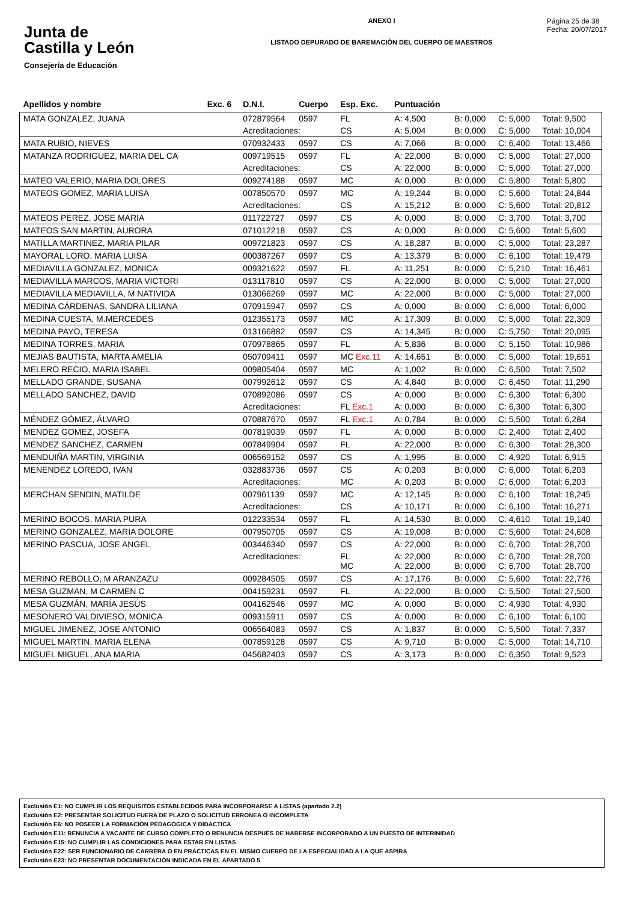Junta de
Castilla y León
Consejería de Educación
ANEXO I
LISTADO DEPURADO DE BAREMACIÓN DEL CUERPO DE MAESTROS
Página 25 de 38
Fecha: 20/07/2017
| Apellidos y nombre | Exc. 6 | D.N.I. | Cuerpo | Esp. Exc. | Puntuación | | | |
| --- | --- | --- | --- | --- | --- | --- | --- | --- |
| MATA GONZALEZ, JUANA | | 072879564 | 0597 | FL | A: 4,500 | B: 0,000 | C: 5,000 | Total: 9,500 |
| | | Acreditaciones: | | CS | A: 5,004 | B: 0,000 | C: 5,000 | Total: 10,004 |
| MATA RUBIO, NIEVES | | 070932433 | 0597 | CS | A: 7,066 | B: 0,000 | C: 6,400 | Total: 13,466 |
| MATANZA RODRIGUEZ, MARIA DEL CA | | 009719515 | 0597 | FL | A: 22,000 | B: 0,000 | C: 5,000 | Total: 27,000 |
| | | Acreditaciones: | | CS | A: 22,000 | B: 0,000 | C: 5,000 | Total: 27,000 |
| MATEO VALERIO, MARIA DOLORES | | 009274188 | 0597 | MC | A: 0,000 | B: 0,000 | C: 5,800 | Total: 5,800 |
| MATEOS GOMEZ, MARIA LUISA | | 007850570 | 0597 | MC | A: 19,244 | B: 0,000 | C: 5,600 | Total: 24,844 |
| | | Acreditaciones: | | CS | A: 15,212 | B: 0,000 | C: 5,600 | Total: 20,812 |
| MATEOS PEREZ, JOSE MARIA | | 011722727 | 0597 | CS | A: 0,000 | B: 0,000 | C: 3,700 | Total: 3,700 |
| MATEOS SAN MARTIN, AURORA | | 071012218 | 0597 | CS | A: 0,000 | B: 0,000 | C: 5,600 | Total: 5,600 |
| MATILLA MARTINEZ, MARIA PILAR | | 009721823 | 0597 | CS | A: 18,287 | B: 0,000 | C: 5,000 | Total: 23,287 |
| MAYORAL LORO, MARIA LUISA | | 000387267 | 0597 | CS | A: 13,379 | B: 0,000 | C: 6,100 | Total: 19,479 |
| MEDIAVILLA GONZALEZ, MONICA | | 009321622 | 0597 | FL | A: 11,251 | B: 0,000 | C: 5,210 | Total: 16,461 |
| MEDIAVILLA MARCOS, MARIA VICTORI | | 013117810 | 0597 | CS | A: 22,000 | B: 0,000 | C: 5,000 | Total: 27,000 |
| MEDIAVILLA MEDIAVILLA, M NATIVIDA | | 013066269 | 0597 | MC | A: 22,000 | B: 0,000 | C: 5,000 | Total: 27,000 |
| MEDINA CÁRDENAS, SANDRA LILIANA | | 070915947 | 0597 | CS | A: 0,000 | B: 0,000 | C: 6,000 | Total: 6,000 |
| MEDINA CUESTA, M.MERCEDES | | 012355173 | 0597 | MC | A: 17,309 | B: 0,000 | C: 5,000 | Total: 22,309 |
| MEDINA PAYO, TERESA | | 013166882 | 0597 | CS | A: 14,345 | B: 0,000 | C: 5,750 | Total: 20,095 |
| MEDINA TORRES, MARIA | | 070978865 | 0597 | FL | A: 5,836 | B: 0,000 | C: 5,150 | Total: 10,986 |
| MEJIAS BAUTISTA, MARTA AMELIA | | 050709411 | 0597 | MC Exc.11 | A: 14,651 | B: 0,000 | C: 5,000 | Total: 19,651 |
| MELERO RECIO, MARIA ISABEL | | 009805404 | 0597 | MC | A: 1,002 | B: 0,000 | C: 6,500 | Total: 7,502 |
| MELLADO GRANDE, SUSANA | | 007992612 | 0597 | CS | A: 4,840 | B: 0,000 | C: 6,450 | Total: 11,290 |
| MELLADO SANCHEZ, DAVID | | 070892086 | 0597 | CS | A: 0,000 | B: 0,000 | C: 6,300 | Total: 6,300 |
| | | Acreditaciones: | | FL Exc.1 | A: 0,000 | B: 0,000 | C: 6,300 | Total: 6,300 |
| MÉNDEZ GÓMEZ, ÁLVARO | | 070887670 | 0597 | FL Exc.1 | A: 0,784 | B: 0,000 | C: 5,500 | Total: 6,284 |
| MENDEZ GOMEZ, JOSEFA | | 007819039 | 0597 | FL | A: 0,000 | B: 0,000 | C: 2,400 | Total: 2,400 |
| MENDEZ SANCHEZ, CARMEN | | 007849904 | 0597 | FL | A: 22,000 | B: 0,000 | C: 6,300 | Total: 28,300 |
| MENDUIÑA MARTIN, VIRGINIA | | 006569152 | 0597 | CS | A: 1,995 | B: 0,000 | C: 4,920 | Total: 6,915 |
| MENENDEZ LOREDO, IVAN | | 032883736 | 0597 | CS | A: 0,203 | B: 0,000 | C: 6,000 | Total: 6,203 |
| | | Acreditaciones: | | MC | A: 0,203 | B: 0,000 | C: 6,000 | Total: 6,203 |
| MERCHAN SENDIN, MATILDE | | 007961139 | 0597 | MC | A: 12,145 | B: 0,000 | C: 6,100 | Total: 18,245 |
| | | Acreditaciones: | | CS | A: 10,171 | B: 0,000 | C: 6,100 | Total: 16,271 |
| MERINO BOCOS, MARIA PURA | | 012233534 | 0597 | FL | A: 14,530 | B: 0,000 | C: 4,610 | Total: 19,140 |
| MERINO GONZALEZ, MARIA DOLORE | | 007950705 | 0597 | CS | A: 19,008 | B: 0,000 | C: 5,600 | Total: 24,608 |
| MERINO PASCUA, JOSE ANGEL | | 003446340 | 0597 | CS | A: 22,000 | B: 0,000 | C: 6,700 | Total: 28,700 |
| | | Acreditaciones: | | FL MC | A: 22,000 A: 22,000 | B: 0,000 B: 0,000 | C: 6,700 C: 6,700 | Total: 28,700 Total: 28,700 |
| MERINO REBOLLO, M ARANZAZU | | 009284505 | 0597 | CS | A: 17,176 | B: 0,000 | C: 5,600 | Total: 22,776 |
| MESA GUZMAN, M CARMEN C | | 004159231 | 0597 | FL | A: 22,000 | B: 0,000 | C: 5,500 | Total: 27,500 |
| MESA GUZMÁN, MARÍA JESÚS | | 004162546 | 0597 | MC | A: 0,000 | B: 0,000 | C: 4,930 | Total: 4,930 |
| MESONERO VALDIVIESO, MONICA | | 009315911 | 0597 | CS | A: 0,000 | B: 0,000 | C: 6,100 | Total: 6,100 |
| MIGUEL JIMENEZ, JOSE ANTONIO | | 006564083 | 0597 | CS | A: 1,837 | B: 0,000 | C: 5,500 | Total: 7,337 |
| MIGUEL MARTIN, MARIA ELENA | | 007859128 | 0597 | CS | A: 9,710 | B: 0,000 | C: 5,000 | Total: 14,710 |
| MIGUEL MIGUEL, ANA MARIA | | 045682403 | 0597 | CS | A: 3,173 | B: 0,000 | C: 6,350 | Total: 9,523 |
Exclusión E1: NO CUMPLIR LOS REQUISITOS ESTABLECIDOS PARA INCORPORARSE A LISTAS (apartado 2.2)
Exclusión E2: PRESENTAR SOLICITUD FUERA DE PLAZO O SOLICITUD ERRONEA O INCOMPLETA
Exclusión E6: NO POSEER LA FORMACIÓN PEDAGÓGICA Y DIDÁCTICA
Exclusión E11: RENUNCIA A VACANTE DE CURSO COMPLETO O RENUNCIA DESPUÉS DE HABERSE INCORPORADO A UN PUESTO DE INTERINIDAD
Exclusión E15: NO CUMPLIR LAS CONDICIONES PARA ESTAR EN LISTAS
Exclusión E22: SER FUNCIONARIO DE CARRERA O EN PRÁCTICAS EN EL MISMO CUERPO DE LA ESPECIALIDAD A LA QUE ASPIRA
Exclusión E23: NO PRESENTAR DOCUMENTACIÓN INDICADA EN EL APARTADO 5